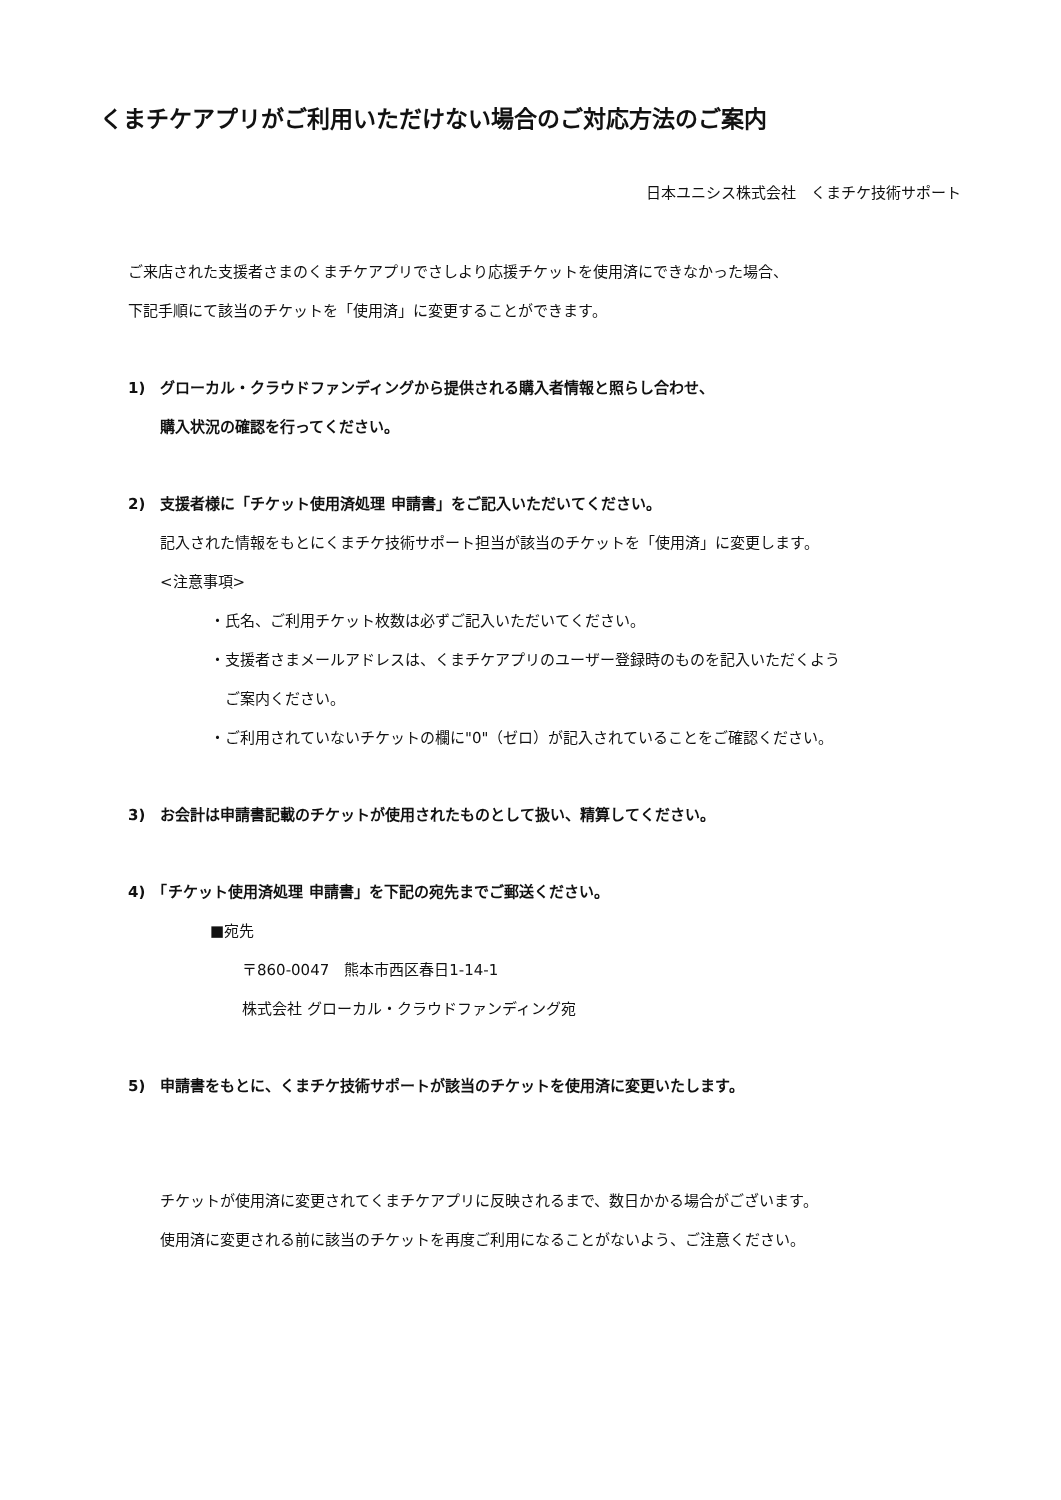くまチケアプリがご利用いただけない場合のご対応方法のご案内
日本ユニシス株式会社　くまチケ技術サポート
ご来店された支援者さまのくまチケアプリでさしより応援チケットを使用済にできなかった場合、
下記手順にて該当のチケットを「使用済」に変更することができます。
1)　グローカル・クラウドファンディングから提供される購入者情報と照らし合わせ、
購入状況の確認を行ってください。
2)　支援者様に「チケット使用済処理 申請書」をご記入いただいてください。
記入された情報をもとにくまチケ技術サポート担当が該当のチケットを「使用済」に変更します。
<注意事項>
・氏名、ご利用チケット枚数は必ずご記入いただいてください。
・支援者さまメールアドレスは、くまチケアプリのユーザー登録時のものを記入いただくよう
　ご案内ください。
・ご利用されていないチケットの欄に"0"（ゼロ）が記入されていることをご確認ください。
3)　お会計は申請書記載のチケットが使用されたものとして扱い、精算してください。
4)　「チケット使用済処理 申請書」を下記の宛先までご郵送ください。
■宛先
〒860-0047　熊本市西区春日1-14-1
株式会社 グローカル・クラウドファンディング宛
5)　申請書をもとに、くまチケ技術サポートが該当のチケットを使用済に変更いたします。
チケットが使用済に変更されてくまチケアプリに反映されるまで、数日かかる場合がございます。
使用済に変更される前に該当のチケットを再度ご利用になることがないよう、ご注意ください。